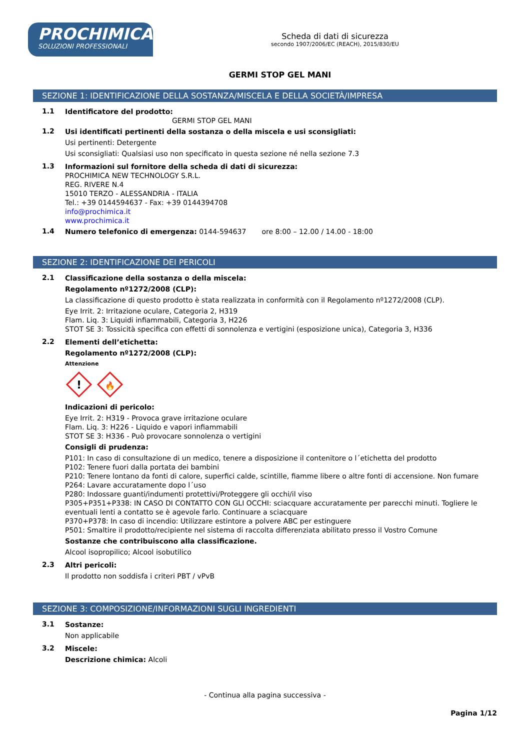PROCHIMICA
SOLUZIONI PROFESSIONALI
Scheda di dati di sicurezza
secondo 1907/2006/EC (REACH), 2015/830/EU
GERMI STOP GEL MANI
SEZIONE 1: IDENTIFICAZIONE DELLA SOSTANZA/MISCELA E DELLA SOCIETÀ/IMPRESA
1.1
Identificatore del prodotto:
GERMI STOP GEL MANI
1.2
Usi identificati pertinenti della sostanza o della miscela e usi sconsigliati:
Usi pertinenti: Detergente
Usi sconsigliati: Qualsiasi uso non specificato in questa sezione né nella sezione 7.3
1.3
Informazioni sul fornitore della scheda di dati di sicurezza:
PROCHIMICA NEW TECHNOLOGY S.R.L.
REG. RIVERE N.4
15010 TERZO - ALESSANDRIA - ITALIA
Tel.: +39 0144594637 - Fax: +39 0144394708
info@prochimica.it
www.prochimica.it
1.4
Numero telefonico di emergenza: 0144-594637 ore 8:00 – 12.00 / 14.00 - 18:00
SEZIONE 2: IDENTIFICAZIONE DEI PERICOLI
2.1
Classificazione della sostanza o della miscela:
Regolamento nº1272/2008 (CLP):
La classificazione di questo prodotto è stata realizzata in conformità con il Regolamento nº1272/2008 (CLP).
Eye Irrit. 2: Irritazione oculare, Categoria 2, H319
Flam. Liq. 3: Liquidi infiammabili, Categoria 3, H226
STOT SE 3: Tossicità specifica con effetti di sonnolenza e vertigini (esposizione unica), Categoria 3, H336
2.2
Elementi dell’etichetta:
Regolamento nº1272/2008 (CLP):
Attenzione
!
🔥
Indicazioni di pericolo:
Eye Irrit. 2: H319 - Provoca grave irritazione oculare
Flam. Liq. 3: H226 - Liquido e vapori infiammabili
STOT SE 3: H336 - Può provocare sonnolenza o vertigini
Consigli di prudenza:
P101: In caso di consultazione di un medico, tenere a disposizione il contenitore o l´etichetta del prodotto
P102: Tenere fuori dalla portata dei bambini
P210: Tenere lontano da fonti di calore, superfici calde, scintille, fiamme libere o altre fonti di accensione. Non fumare
P264: Lavare accuratamente dopo l´uso
P280: Indossare guanti/indumenti protettivi/Proteggere gli occhi/il viso
P305+P351+P338: IN CASO DI CONTATTO CON GLI OCCHI: sciacquare accuratamente per parecchi minuti. Togliere le eventuali lenti a contatto se è agevole farlo. Continuare a sciacquare
P370+P378: In caso di incendio: Utilizzare estintore a polvere ABC per estinguere
P501: Smaltire il prodotto/recipiente nel sistema di raccolta differenziata abilitato presso il Vostro Comune
Sostanze che contribuiscono alla classificazione.
Alcool isopropilico; Alcool isobutilico
2.3
Altri pericoli:
Il prodotto non soddisfa i criteri PBT / vPvB
SEZIONE 3: COMPOSIZIONE/INFORMAZIONI SUGLI INGREDIENTI
3.1
Sostanze:
Non applicabile
3.2
Miscele:
Descrizione chimica: Alcoli
- Continua alla pagina successiva -
Pagina 1/12